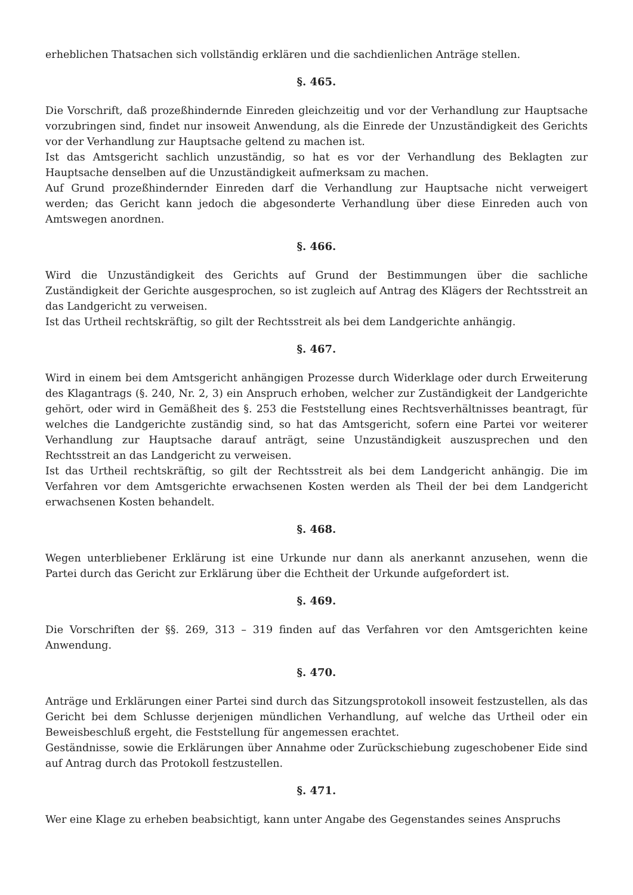erheblichen Thatsachen sich vollständig erklären und die sachdienlichen Anträge stellen.
§. 465.
Die Vorschrift, daß prozeßhindernde Einreden gleichzeitig und vor der Verhandlung zur Hauptsache vorzubringen sind, findet nur insoweit Anwendung, als die Einrede der Unzuständigkeit des Gerichts vor der Verhandlung zur Hauptsache geltend zu machen ist.
Ist das Amtsgericht sachlich unzuständig, so hat es vor der Verhandlung des Beklagten zur Hauptsache denselben auf die Unzuständigkeit aufmerksam zu machen.
Auf Grund prozeßhindernder Einreden darf die Verhandlung zur Hauptsache nicht verweigert werden; das Gericht kann jedoch die abgesonderte Verhandlung über diese Einreden auch von Amtswegen anordnen.
§. 466.
Wird die Unzuständigkeit des Gerichts auf Grund der Bestimmungen über die sachliche Zuständigkeit der Gerichte ausgesprochen, so ist zugleich auf Antrag des Klägers der Rechtsstreit an das Landgericht zu verweisen.
Ist das Urtheil rechtskräftig, so gilt der Rechtsstreit als bei dem Landgerichte anhängig.
§. 467.
Wird in einem bei dem Amtsgericht anhängigen Prozesse durch Widerklage oder durch Erweiterung des Klagantrags (§. 240, Nr. 2, 3) ein Anspruch erhoben, welcher zur Zuständigkeit der Landgerichte gehört, oder wird in Gemäßheit des §. 253 die Feststellung eines Rechtsverhältnisses beantragt, für welches die Landgerichte zuständig sind, so hat das Amtsgericht, sofern eine Partei vor weiterer Verhandlung zur Hauptsache darauf anträgt, seine Unzuständigkeit auszusprechen und den Rechtsstreit an das Landgericht zu verweisen.
Ist das Urtheil rechtskräftig, so gilt der Rechtsstreit als bei dem Landgericht anhängig. Die im Verfahren vor dem Amtsgerichte erwachsenen Kosten werden als Theil der bei dem Landgericht erwachsenen Kosten behandelt.
§. 468.
Wegen unterbliebener Erklärung ist eine Urkunde nur dann als anerkannt anzusehen, wenn die Partei durch das Gericht zur Erklärung über die Echtheit der Urkunde aufgefordert ist.
§. 469.
Die Vorschriften der §§. 269, 313 – 319 finden auf das Verfahren vor den Amtsgerichten keine Anwendung.
§. 470.
Anträge und Erklärungen einer Partei sind durch das Sitzungsprotokoll insoweit festzustellen, als das Gericht bei dem Schlusse derjenigen mündlichen Verhandlung, auf welche das Urtheil oder ein Beweisbeschluß ergeht, die Feststellung für angemessen erachtet.
Geständnisse, sowie die Erklärungen über Annahme oder Zurückschiebung zugeschobener Eide sind auf Antrag durch das Protokoll festzustellen.
§. 471.
Wer eine Klage zu erheben beabsichtigt, kann unter Angabe des Gegenstandes seines Anspruchs